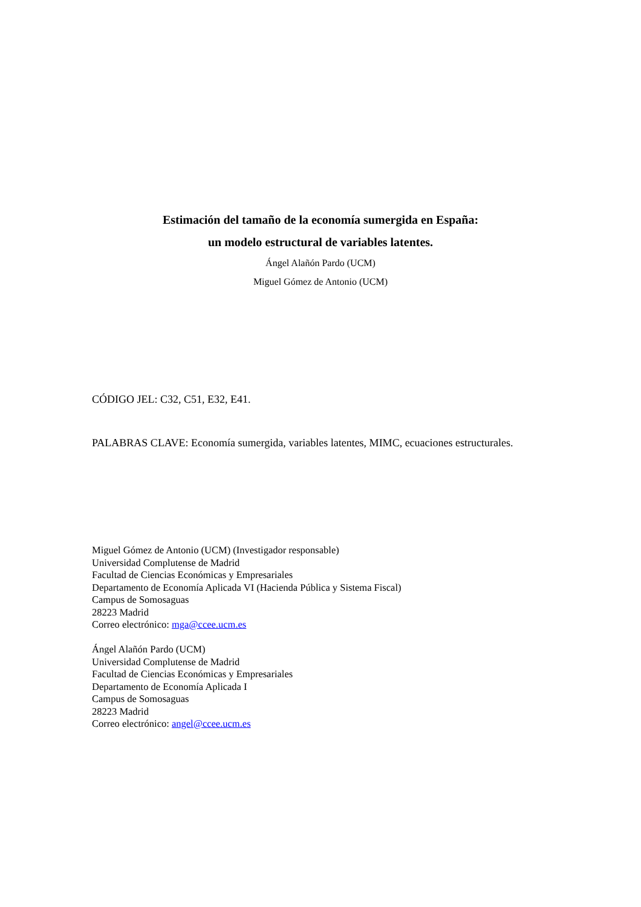Estimación del tamaño de la economía sumergida en España:
un modelo estructural de variables latentes.
Ángel Alañón Pardo (UCM)
Miguel Gómez de Antonio (UCM)
CÓDIGO JEL: C32, C51, E32, E41.
PALABRAS CLAVE: Economía sumergida, variables latentes, MIMC, ecuaciones estructurales.
Miguel Gómez de Antonio (UCM) (Investigador responsable)
Universidad Complutense de Madrid
Facultad de Ciencias Económicas y Empresariales
Departamento de Economía Aplicada VI (Hacienda Pública y Sistema Fiscal)
Campus de Somosaguas
28223 Madrid
Correo electrónico: mga@ccee.ucm.es
Ángel Alañón Pardo (UCM)
Universidad Complutense de Madrid
Facultad de Ciencias Económicas y Empresariales
Departamento de Economía Aplicada I
Campus de Somosaguas
28223 Madrid
Correo electrónico: angel@ccee.ucm.es